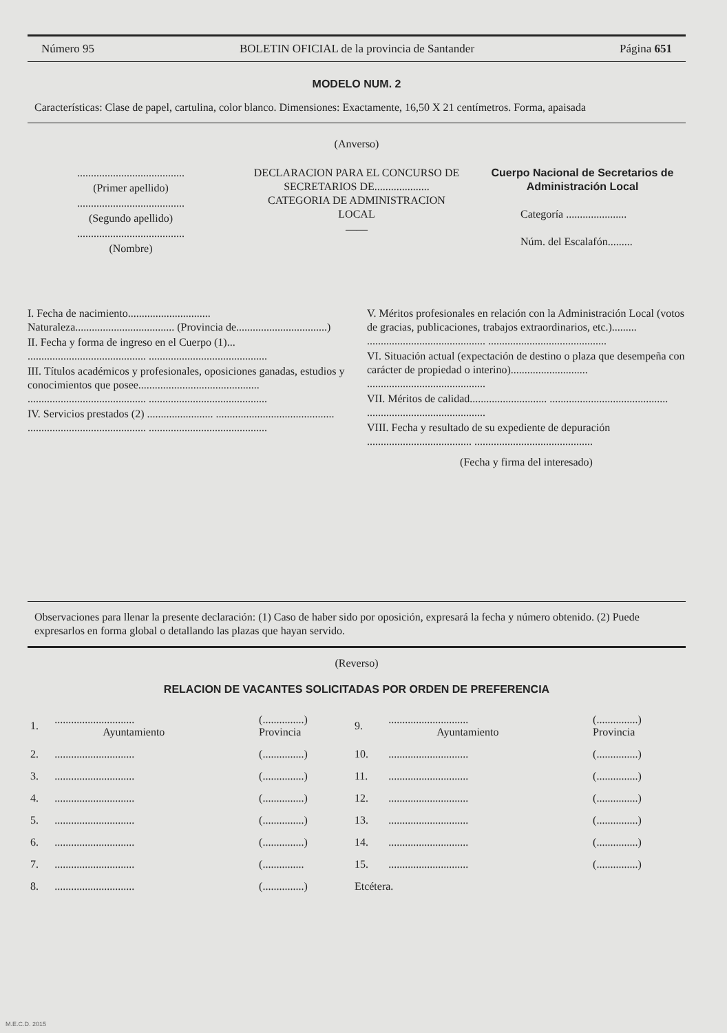Número 95 BOLETIN OFICIAL de la provincia de Santander Página 651
MODELO NUM. 2
Características: Clase de papel, cartulina, color blanco. Dimensiones: Exactamente, 16,50 X 21 centímetros. Forma, apaisada
(Anverso)
.......................................
(Primer apellido)
.......................................
(Segundo apellido)
.......................................
(Nombre)
DECLARACION PARA EL CONCURSO DE SECRETARIOS DE.................... CATEGORIA DE ADMINISTRACION LOCAL
——
Cuerpo Nacional de Secretarios de Administración Local
Categoría ......................
Núm. del Escalafón.........
I. Fecha de nacimiento.............................. Naturaleza.................................... (Provincia de.................................)
II. Fecha y forma de ingreso en el Cuerpo (1)... ........................................... ...........................................
III. Títulos académicos y profesionales, oposiciones ganadas, estudios y conocimientos que posee............................................ ........................................... ...........................................
IV. Servicios prestados (2) ........................ ........................................... ........................................... ...........................................
V. Méritos profesionales en relación con la Administración Local (votos de gracias, publicaciones, trabajos extraordinarios, etc.)......... ........................................... ...........................................
VI. Situación actual (expectación de destino o plaza que desempeña con carácter de propiedad o interino)............................ ...........................................
VII. Méritos de calidad............................ ........................................... ...........................................
VIII. Fecha y resultado de su expediente de depuración ...................................... ...........................................
(Fecha y firma del interesado)
Observaciones para llenar la presente declaración: (1) Caso de haber sido por oposición, expresará la fecha y número obtenido. (2) Puede expresarlos en forma global o detallando las plazas que hayan servido.
(Reverso)
RELACION DE VACANTES SOLICITADAS POR ORDEN DE PREFERENCIA
| 1. | ............................. Ayuntamiento | (...............) Provincia | 9. | ............................. Ayuntamiento | (...............) Provincia |
| 2. | ............................. | (...............) | 10. | ............................. | (...............) |
| 3. | ............................. | (...............) | 11. | ............................. | (...............) |
| 4. | ............................. | (...............) | 12. | ............................. | (...............) |
| 5. | ............................. | (...............) | 13. | ............................. | (...............) |
| 6. | ............................. | (...............) | 14. | ............................. | (...............) |
| 7. | ............................. | (............... | 15. | ............................. | (...............) |
| 8. | ............................. | (...............) | Etcétera. | | |
M.E.C.D. 2015